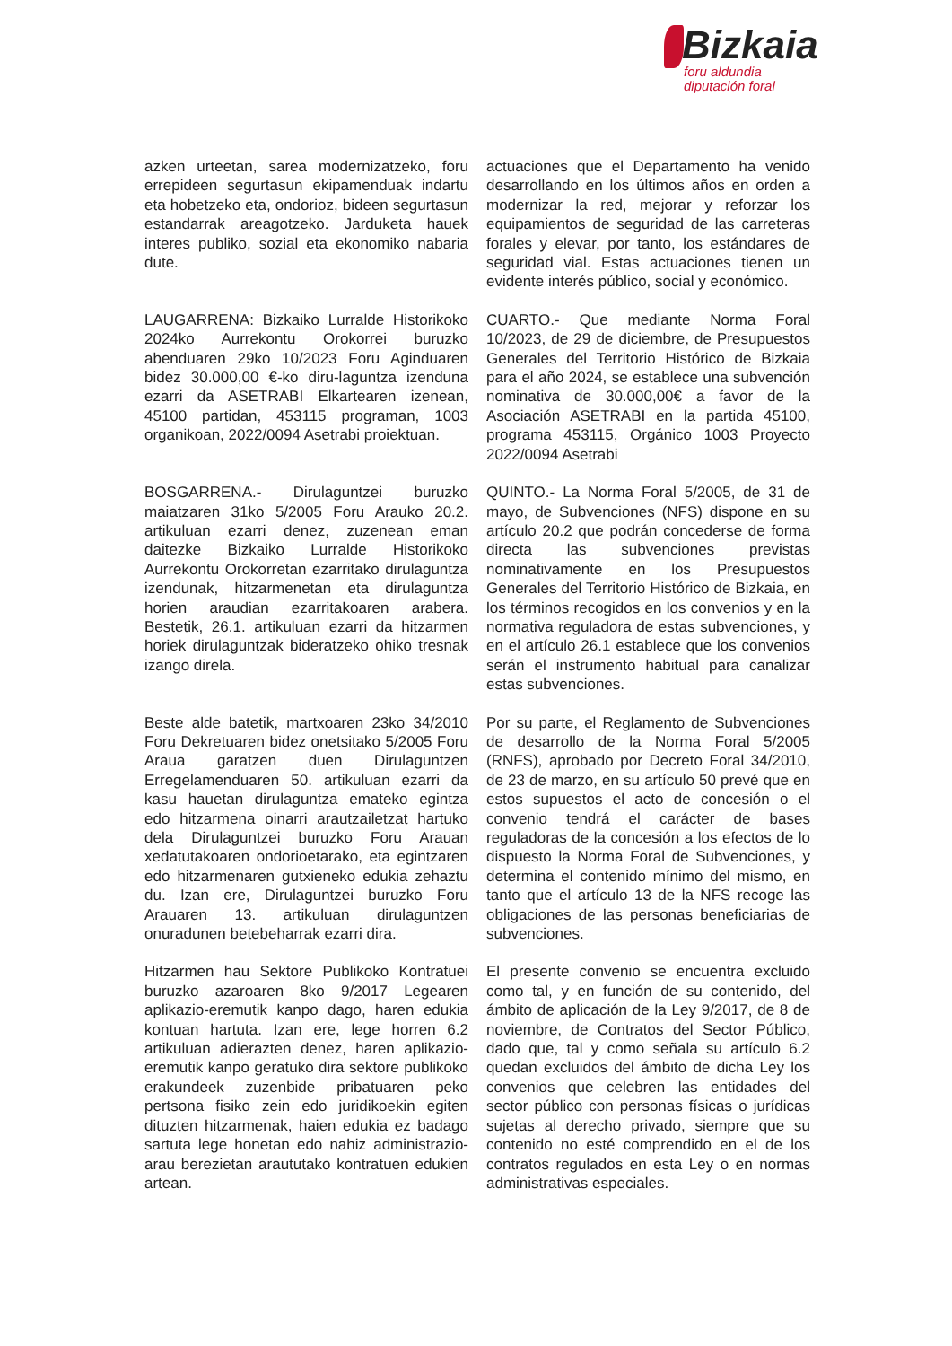Bizkaia
foru aldundia
diputación foral
azken urteetan, sarea modernizatzeko, foru errepideen segurtasun ekipamenduak indartu eta hobetzeko eta, ondorioz, bideen segurtasun estandarrak areagotzeko. Jarduketa hauek interes publiko, sozial eta ekonomiko nabaria dute.
actuaciones que el Departamento ha venido desarrollando en los últimos años en orden a modernizar la red, mejorar y reforzar los equipamientos de seguridad de las carreteras forales y elevar, por tanto, los estándares de seguridad vial. Estas actuaciones tienen un evidente interés público, social y económico.
LAUGARRENA: Bizkaiko Lurralde Historikoko 2024ko Aurrekontu Orokorrei buruzko abenduaren 29ko 10/2023 Foru Aginduaren bidez 30.000,00 €-ko diru-laguntza izenduna ezarri da ASETRABI Elkartearen izenean, 45100 partidan, 453115 programan, 1003 organikoan, 2022/0094 Asetrabi proiektuan.
CUARTO.- Que mediante Norma Foral 10/2023, de 29 de diciembre, de Presupuestos Generales del Territorio Histórico de Bizkaia para el año 2024, se establece una subvención nominativa de 30.000,00€ a favor de la Asociación ASETRABI en la partida 45100, programa 453115, Orgánico 1003 Proyecto 2022/0094 Asetrabi
BOSGARRENA.- Dirulaguntzei buruzko maiatzaren 31ko 5/2005 Foru Arauko 20.2. artikuluan ezarri denez, zuzenean eman daitezke Bizkaiko Lurralde Historikoko Aurrekontu Orokorretan ezarritako dirulaguntza izendunak, hitzarmenetan eta dirulaguntza horien araudian ezarritakoaren arabera. Bestetik, 26.1. artikuluan ezarri da hitzarmen horiek dirulaguntzak bideratzeko ohiko tresnak izango direla.
QUINTO.- La Norma Foral 5/2005, de 31 de mayo, de Subvenciones (NFS) dispone en su artículo 20.2 que podrán concederse de forma directa las subvenciones previstas nominativamente en los Presupuestos Generales del Territorio Histórico de Bizkaia, en los términos recogidos en los convenios y en la normativa reguladora de estas subvenciones, y en el artículo 26.1 establece que los convenios serán el instrumento habitual para canalizar estas subvenciones.
Beste alde batetik, martxoaren 23ko 34/2010 Foru Dekretuaren bidez onetsitako 5/2005 Foru Araua garatzen duen Dirulaguntzen Erregelamenduaren 50. artikuluan ezarri da kasu hauetan dirulaguntza emateko egintza edo hitzarmena oinarri arautzailetzat hartuko dela Dirulaguntzei buruzko Foru Arauan xedatutakoaren ondorioetarako, eta egintzaren edo hitzarmenaren gutxieneko edukia zehaztu du. Izan ere, Dirulaguntzei buruzko Foru Arauaren 13. artikuluan dirulaguntzen onuradunen betebeharrak ezarri dira.
Por su parte, el Reglamento de Subvenciones de desarrollo de la Norma Foral 5/2005 (RNFS), aprobado por Decreto Foral 34/2010, de 23 de marzo, en su artículo 50 prevé que en estos supuestos el acto de concesión o el convenio tendrá el carácter de bases reguladoras de la concesión a los efectos de lo dispuesto la Norma Foral de Subvenciones, y determina el contenido mínimo del mismo, en tanto que el artículo 13 de la NFS recoge las obligaciones de las personas beneficiarias de subvenciones.
Hitzarmen hau Sektore Publikoko Kontratuei buruzko azaroaren 8ko 9/2017 Legearen aplikazio-eremutik kanpo dago, haren edukia kontuan hartuta. Izan ere, lege horren 6.2 artikuluan adierazten denez, haren aplikazio-eremutik kanpo geratuko dira sektore publikoko erakundeek zuzenbide pribatuaren peko pertsona fisiko zein edo juridikoekin egiten dituzten hitzarmenak, haien edukia ez badago sartuta lege honetan edo nahiz administrazio-arau berezietan arautu­tako kontratuen edukien artean.
El presente convenio se encuentra excluido como tal, y en función de su contenido, del ámbito de aplicación de la Ley 9/2017, de 8 de noviembre, de Contratos del Sector Público, dado que, tal y como señala su artículo 6.2 quedan excluidos del ámbito de dicha Ley los convenios que celebren las entidades del sector público con personas físicas o jurídicas sujetas al derecho privado, siempre que su contenido no esté comprendido en el de los contratos regulados en esta Ley o en normas administrativas especiales.